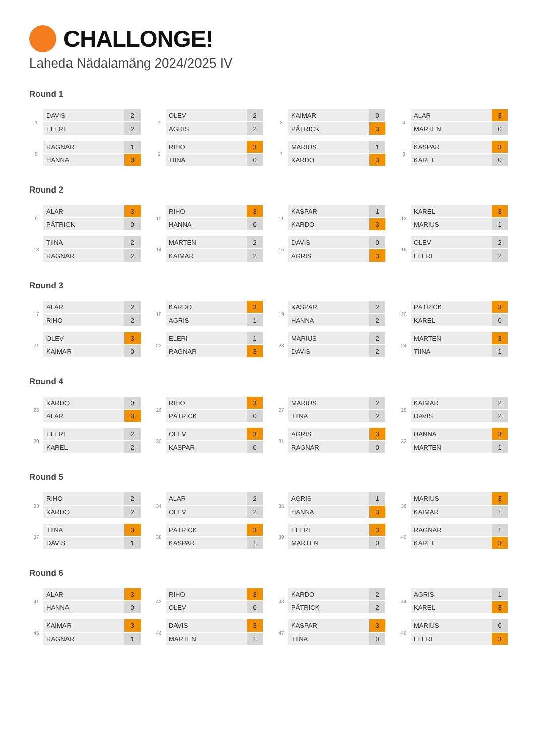CHALLONGE!
Laheda Nädalamäng 2024/2025 IV
Round 1
1
| DAVIS | 2 |
| ELERI | 2 |
2
| OLEV | 2 |
| AGRIS | 2 |
3
| KAIMAR | 0 |
| PÄTRICK | 3 |
4
| ALAR | 3 |
| MARTEN | 0 |
5
| RAGNAR | 1 |
| HANNA | 3 |
6
| RIHO | 3 |
| TIINA | 0 |
7
| MARIUS | 1 |
| KARDO | 3 |
8
| KASPAR | 3 |
| KAREL | 0 |
Round 2
9
| ALAR | 3 |
| PÄTRICK | 0 |
10
| RIHO | 3 |
| HANNA | 0 |
11
| KASPAR | 1 |
| KARDO | 3 |
12
| KAREL | 3 |
| MARIUS | 1 |
13
| TIINA | 2 |
| RAGNAR | 2 |
14
| MARTEN | 2 |
| KAIMAR | 2 |
15
| DAVIS | 0 |
| AGRIS | 3 |
16
| OLEV | 2 |
| ELERI | 2 |
Round 3
17
| ALAR | 2 |
| RIHO | 2 |
18
| KARDO | 3 |
| AGRIS | 1 |
19
| KASPAR | 2 |
| HANNA | 2 |
20
| PÄTRICK | 3 |
| KAREL | 0 |
21
| OLEV | 3 |
| KAIMAR | 0 |
22
| ELERI | 1 |
| RAGNAR | 3 |
23
| MARIUS | 2 |
| DAVIS | 2 |
24
| MARTEN | 3 |
| TIINA | 1 |
Round 4
25
| KARDO | 0 |
| ALAR | 3 |
26
| RIHO | 3 |
| PÄTRICK | 0 |
27
| MARIUS | 2 |
| TIINA | 2 |
28
| KAIMAR | 2 |
| DAVIS | 2 |
29
| ELERI | 2 |
| KAREL | 2 |
30
| OLEV | 3 |
| KASPAR | 0 |
31
| AGRIS | 3 |
| RAGNAR | 0 |
32
| HANNA | 3 |
| MARTEN | 1 |
Round 5
33
| RIHO | 2 |
| KARDO | 2 |
34
| ALAR | 2 |
| OLEV | 2 |
35
| AGRIS | 1 |
| HANNA | 3 |
36
| MARIUS | 3 |
| KAIMAR | 1 |
37
| TIINA | 3 |
| DAVIS | 1 |
38
| PÄTRICK | 3 |
| KASPAR | 1 |
39
| ELERI | 3 |
| MARTEN | 0 |
40
| RAGNAR | 1 |
| KAREL | 3 |
Round 6
41
| ALAR | 3 |
| HANNA | 0 |
42
| RIHO | 3 |
| OLEV | 0 |
43
| KARDO | 2 |
| PÄTRICK | 2 |
44
| AGRIS | 1 |
| KAREL | 3 |
45
| KAIMAR | 3 |
| RAGNAR | 1 |
46
| DAVIS | 3 |
| MARTEN | 1 |
47
| KASPAR | 3 |
| TIINA | 0 |
48
| MARIUS | 0 |
| ELERI | 3 |